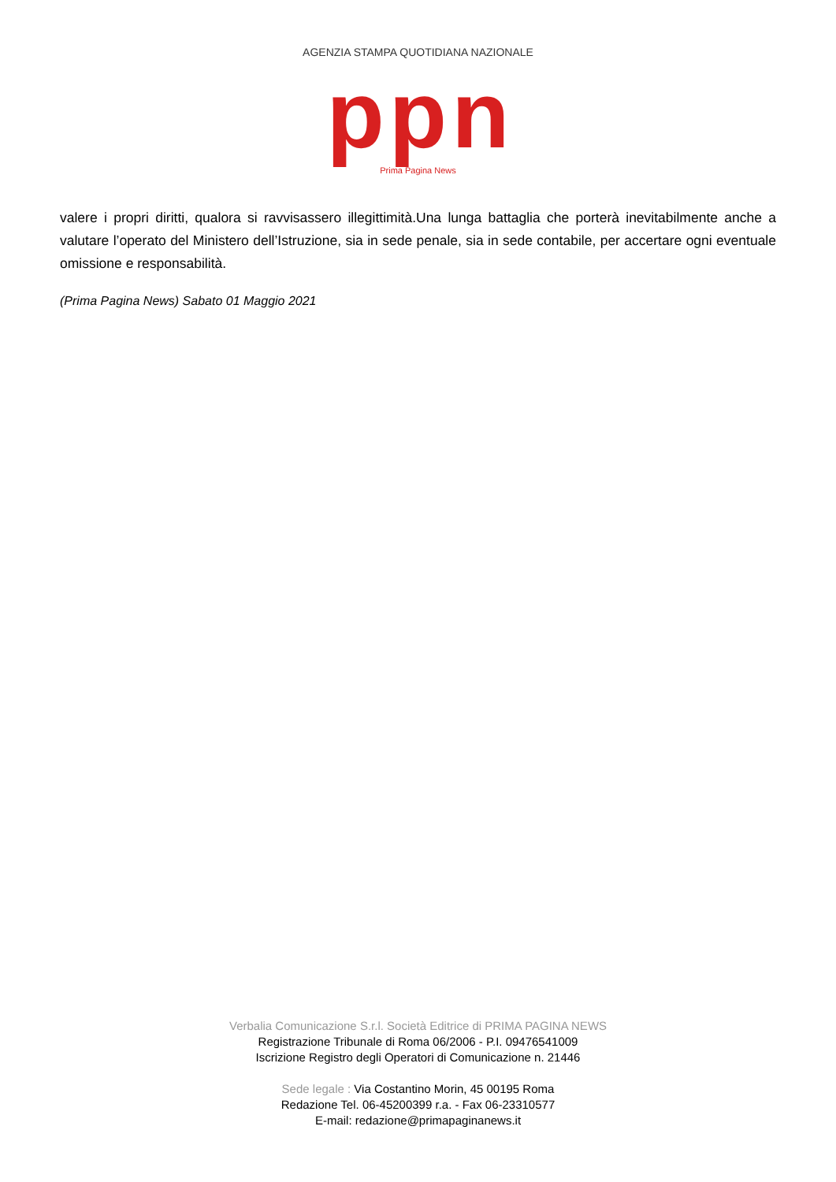AGENZIA STAMPA QUOTIDIANA NAZIONALE
pp n
Prima Pagina News
valere i propri diritti, qualora si ravvisassero illegittimità.Una lunga battaglia che porterà inevitabilmente anche a valutare l’operato del Ministero dell’Istruzione, sia in sede penale, sia in sede contabile, per accertare ogni eventuale omissione e responsabilità.
(Prima Pagina News) Sabato 01 Maggio 2021
Verbalia Comunicazione S.r.l. Società Editrice di PRIMA PAGINA NEWS
Registrazione Tribunale di Roma 06/2006 - P.I. 09476541009
Iscrizione Registro degli Operatori di Comunicazione n. 21446
Sede legale : Via Costantino Morin, 45 00195 Roma
Redazione Tel. 06-45200399 r.a. - Fax 06-23310577
E-mail: redazione@primapaginanews.it